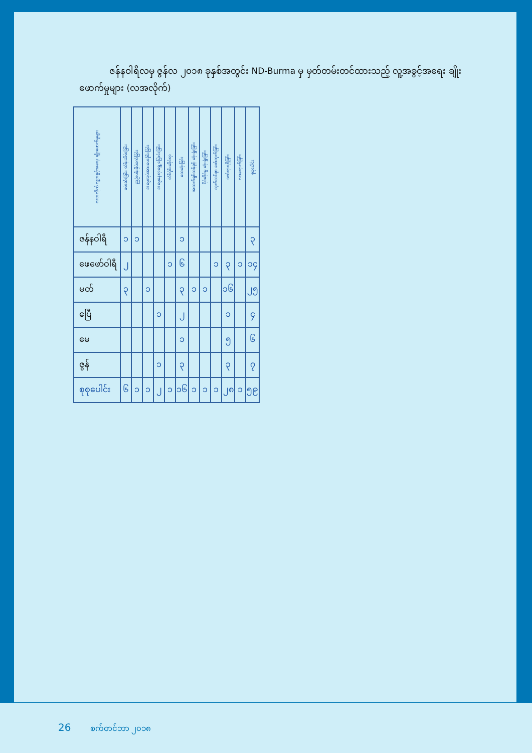ဇန်နဝါရီလမှ ဇွန်လ ၂၀၁၈ ခုနှစ်အတွင်း ND-Burma မှ မှတ်တမ်းတင်ထားသည့် လူ့အခွင့်အရေး ချိုးဖောက်မှုများ (လအလိုက်)
| လအလိုက် လူ့အခွင့်အရေး ချိုးဖောက်မှုများ | ဖမ်းဆီးခြင်း ထိန်းသိမ်းခြင်း | ညှဉ်းပန်းနှိပ်စက်ခြင်း | အဓမ္မလုပ်အားပေးခိုင်းခြင်း | အဓမ္မနေရာရွှေ့ပြောင်းခြင်း | လိင်ပိုင်းဆိုင်ရာ | သေဆုံးခြင်း | အသက်ရှင်သန်ခွင့် ဆုံးရှုံးခြင်း | ပိုင်ဆိုင်မှု ဆုံးရှုံးခြင်း | လွတ်လပ်စွာ ဖော်ထုတ်ခြင်း | ဒဏ်ရာရရှိခြင်း | လာရောက်ခြင်း | စုစုပေါင်း |
| --- | --- | --- | --- | --- | --- | --- | --- | --- | --- | --- | --- | --- |
| ဇန်နဝါရီ | ၁ | ၁ | | | | ၁ | | | | | | ၃ |
| ဖေဖော်ဝါရီ | ၂ | | | | ၁ | ၆ | | | ၁ | ၃ | ၁ | ၁၄ |
| မတ် | ၃ | | ၁ | | | ၃ | ၁ | ၁ | | ၁၆ | | ၂၅ |
| ဧပြီ | | | | ၁ | | ၂ | | | | ၁ | | ၄ |
| မေ | | | | | | ၁ | | | | ၅ | | ၆ |
| ဇွန် | | | | ၁ | | ၃ | | | | ၃ | | ၇ |
| စုစုပေါင်း | ၆ | ၁ | ၁ | ၂ | ၁ | ၁၆ | ၁ | ၁ | ၁ | ၂၈ | ၁ | ၅၉ |
26 စက်တင်ဘာ ၂၀၁၈